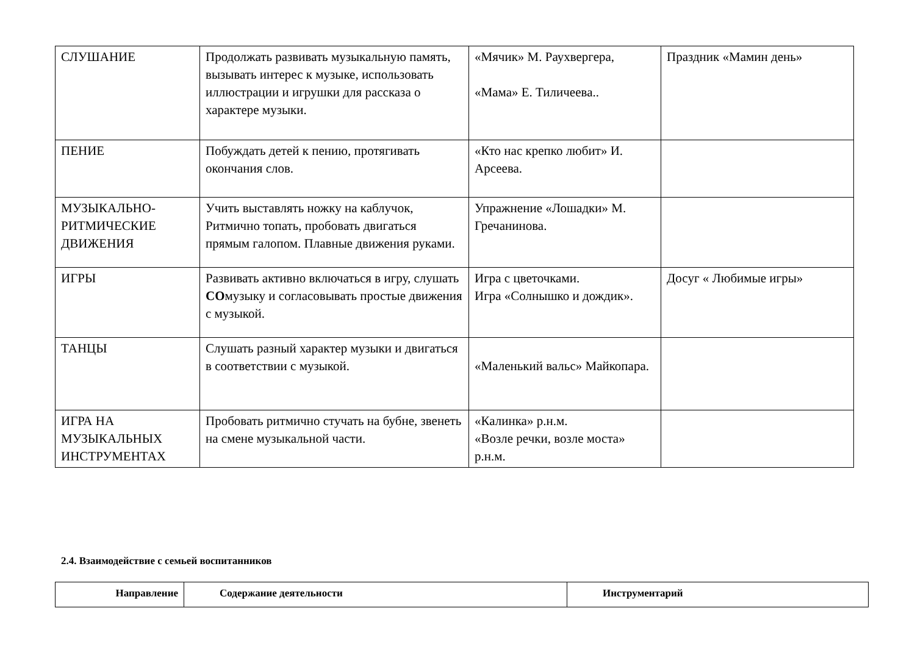| СЛУШАНИЕ | Продолжать развивать музыкальную память, вызывать интерес к музыке, использовать иллюстрации и игрушки для рассказа о характере музыки. | «Мячик» М. Раухвергера, «Мама» Е. Тиличеева.. | Праздник «Мамин день» |
| ПЕНИЕ | Побуждать детей к пению, протягивать окончания слов. | «Кто нас крепко любит» И. Арсеева. | |
| МУЗЫКАЛЬНО-РИТМИЧЕСКИЕ ДВИЖЕНИЯ | Учить выставлять ножку на каблучок, Ритмично топать, пробовать двигаться прямым галопом. Плавные движения руками. | Упражнение «Лошадки» М. Гречанинова. | |
| ИГРЫ | Развивать активно включаться в игру, слушать СО музыку и согласовывать простые движения с музыкой. | Игра с цветочками. Игра «Солнышко и дождик». | Досуг « Любимые игры» |
| ТАНЦЫ | Слушать разный характер музыки и двигаться в соответствии с музыкой. | «Маленький вальс» Майкопара. | |
| ИГРА НА МУЗЫКАЛЬНЫХ ИНСТРУМЕНТАХ | Пробовать ритмично стучать на бубне, звенеть на смене музыкальной части. | «Калинка» р.н.м. «Возле речки, возле моста» р.н.м. | |
2.4. Взаимодействие с семьей воспитанников
| Направление | Содержание деятельности | Инструментарий |
| --- | --- | --- |